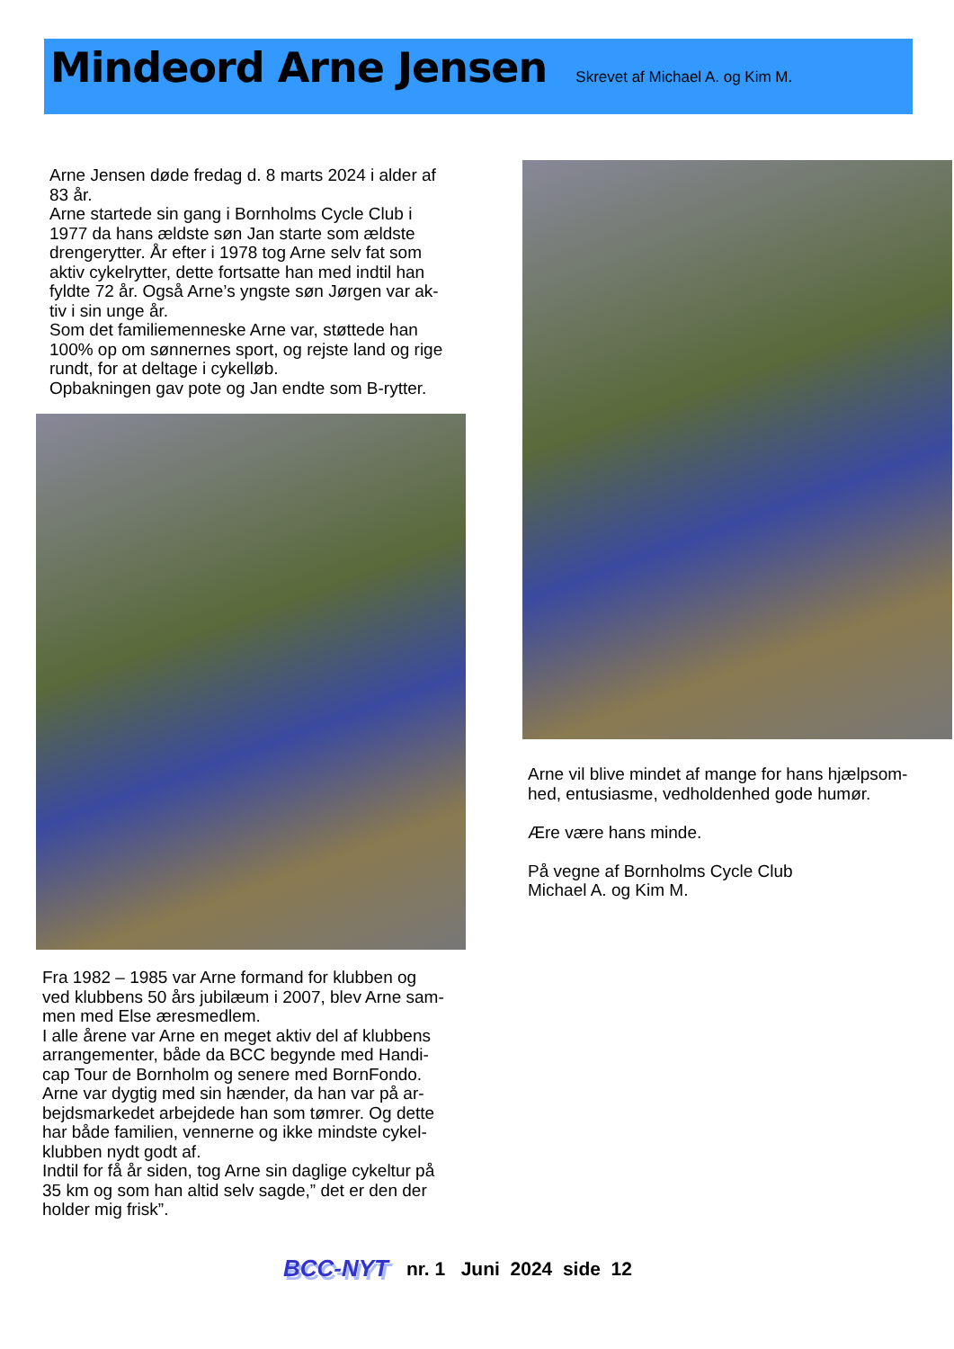Mindeord Arne Jensen
Skrevet af Michael A. og Kim M.
Arne Jensen døde fredag d. 8 marts 2024 i alder af
83 år.
Arne startede sin gang i Bornholms Cycle Club i
1977 da hans ældste søn Jan starte som ældste
drengerytter. År efter i 1978 tog Arne selv fat som
aktiv cykelrytter, dette fortsatte han med indtil han
fyldte 72 år. Også Arne’s yngste søn Jørgen var ak-
tiv i sin unge år.
Som det familiemenneske Arne var, støttede han
100% op om sønnernes sport, og rejste land og rige
rundt, for at deltage i cykelløb.
Opbakningen gav pote og Jan endte som B-rytter.
Fra 1982 – 1985 var Arne formand for klubben og
ved klubbens 50 års jubilæum i 2007, blev Arne sam-
men med Else æresmedlem.
I alle årene var Arne en meget aktiv del af klubbens
arrangementer, både da BCC begynde med Handi-
cap Tour de Bornholm og senere med BornFondo.
Arne var dygtig med sin hænder, da han var på ar-
bejdsmarkedet arbejdede han som tømrer. Og dette
har både familien, vennerne og ikke mindste cykel-
klubben nydt godt af.
Indtil for få år siden, tog Arne sin daglige cykeltur på
35 km og som han altid selv sagde,” det er den der
holder mig frisk”.
Arne vil blive mindet af mange for hans hjælpsom-
hed, entusiasme, vedholdenhed gode humør.
Ære være hans minde.
På vegne af Bornholms Cycle Club
Michael A. og Kim M.
BCC-NYT nr. 1 Juni 2024 side 12